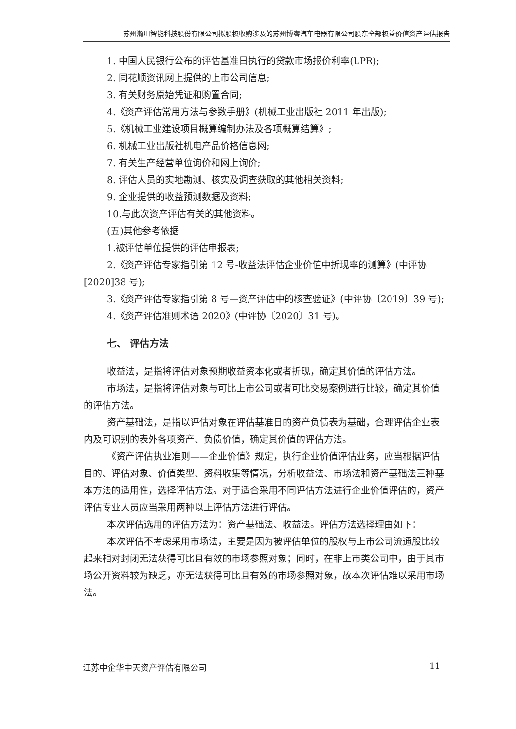苏州瀚川智能科技股份有限公司拟股权收购涉及的苏州博睿汽车电器有限公司股东全部权益价值资产评估报告
1. 中国人民银行公布的评估基准日执行的贷款市场报价利率(LPR);
2. 同花顺资讯网上提供的上市公司信息;
3. 有关财务原始凭证和购置合同;
4.《资产评估常用方法与参数手册》(机械工业出版社 2011 年出版);
5.《机械工业建设项目概算编制办法及各项概算结算》;
6. 机械工业出版社机电产品价格信息网;
7. 有关生产经营单位询价和网上询价;
8. 评估人员的实地勘测、核实及调查获取的其他相关资料;
9. 企业提供的收益预测数据及资料;
10.与此次资产评估有关的其他资料。
(五)其他参考依据
1.被评估单位提供的评估申报表;
2.《资产评估专家指引第 12 号-收益法评估企业价值中折现率的测算》(中评协[2020]38 号);
3.《资产评估专家指引第 8 号—资产评估中的核查验证》(中评协〔2019〕39 号);
4.《资产评估准则术语 2020》(中评协〔2020〕31 号)。
七、 评估方法
收益法，是指将评估对象预期收益资本化或者折现，确定其价值的评估方法。
市场法，是指将评估对象与可比上市公司或者可比交易案例进行比较，确定其价值的评估方法。
资产基础法，是指以评估对象在评估基准日的资产负债表为基础，合理评估企业表内及可识别的表外各项资产、负债价值，确定其价值的评估方法。
《资产评估执业准则——企业价值》规定，执行企业价值评估业务，应当根据评估目的、评估对象、价值类型、资料收集等情况，分析收益法、市场法和资产基础法三种基本方法的适用性，选择评估方法。对于适合采用不同评估方法进行企业价值评估的，资产评估专业人员应当采用两种以上评估方法进行评估。
本次评估选用的评估方法为：资产基础法、收益法。评估方法选择理由如下：
本次评估不考虑采用市场法，主要是因为被评估单位的股权与上市公司流通股比较起来相对封闭无法获得可比且有效的市场参照对象；同时，在非上市类公司中，由于其市场公开资料较为缺乏，亦无法获得可比且有效的市场参照对象，故本次评估难以采用市场法。
江苏中企华中天资产评估有限公司 11